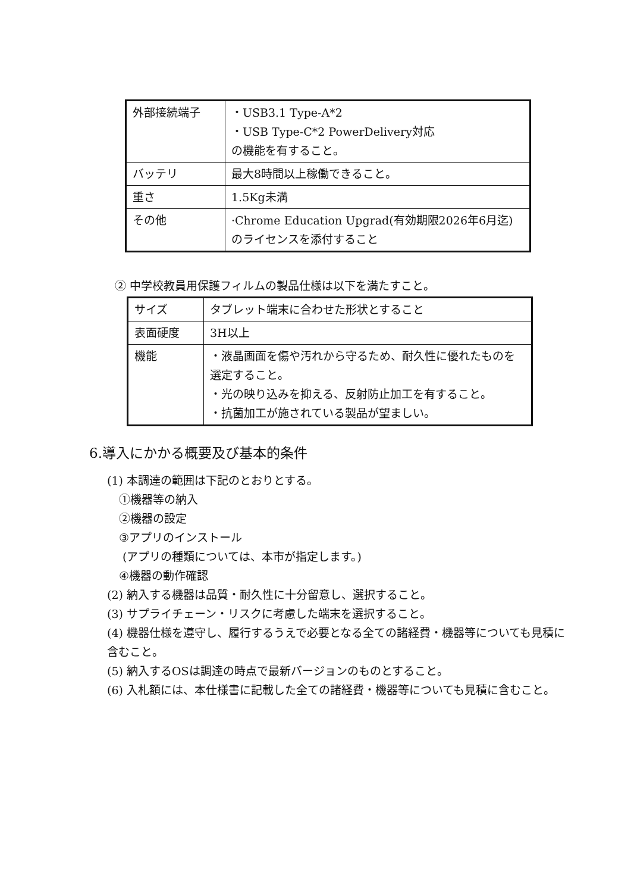| 外部接続端子 | ・USB3.1 Type-A*2 ・USB Type-C*2 PowerDelivery対応 の機能を有すること。 |
| バッテリ | 最大8時間以上稼働できること。 |
| 重さ | 1.5Kg未満 |
| その他 | ·Chrome Education Upgrad(有効期限2026年6月迄) のライセンスを添付すること |
② 中学校教員用保護フィルムの製品仕様は以下を満たすこと。
| サイズ | タブレット端末に合わせた形状とすること |
| 表面硬度 | 3H以上 |
| 機能 | ・液晶画面を傷や汚れから守るため、耐久性に優れたものを選定すること。 ・光の映り込みを抑える、反射防止加工を有すること。 ・抗菌加工が施されている製品が望ましい。 |
6.導入にかかる概要及び基本的条件
(1) 本調達の範囲は下記のとおりとする。
①機器等の納入
②機器の設定
③アプリのインストール
(アプリの種類については、本市が指定します。)
④機器の動作確認
(2) 納入する機器は品質・耐久性に十分留意し、選択すること。
(3) サプライチェーン・リスクに考慮した端末を選択すること。
(4) 機器仕様を遵守し、履行するうえで必要となる全ての諸経費・機器等についても見積に含むこと。
(5) 納入するOSは調達の時点で最新バージョンのものとすること。
(6) 入札額には、本仕様書に記載した全ての諸経費・機器等についても見積に含むこと。